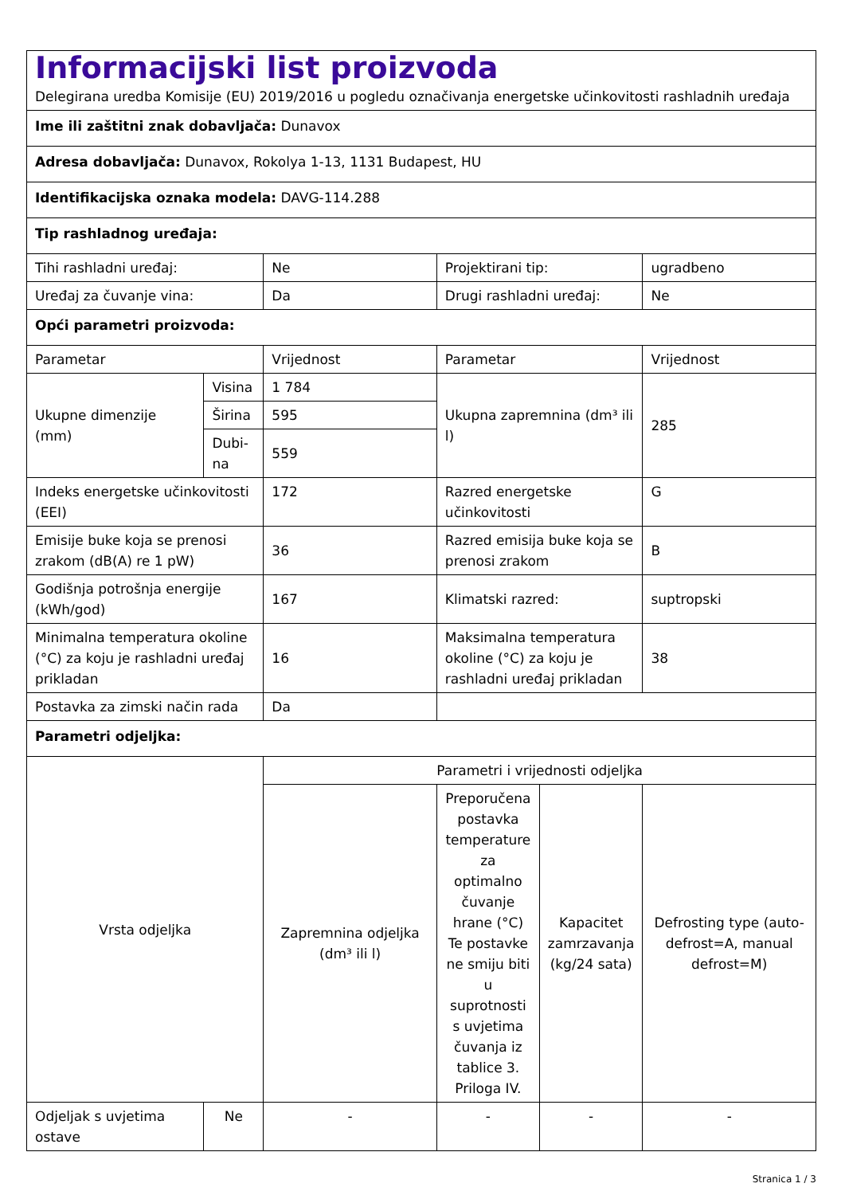| Informacijski list proizvoda Delegirana uredba Komisije (EU) 2019/2016 u pogledu označivanja energetske učinkovitosti rashladnih uređaja | | | | | |
| Ime ili zaštitni znak dobavljača: Dunavox | | | | | |
| Adresa dobavljača: Dunavox, Rokolya 1-13, 1131 Budapest, HU | | | | | |
| Identifikacijska oznaka modela: DAVG-114.288 | | | | | |
| Tip rashladnog uređaja: | | | | | |
| Tihi rashladni uređaj: | | Ne | Projektirani tip: | | ugradbeno |
| Uređaj za čuvanje vina: | | Da | Drugi rashladni uređaj: | | Ne |
| Opći parametri proizvoda: | | | | | |
| Parametar | | Vrijednost | Parametar | | Vrijednost |
| Ukupne dimenzije (mm) | Visina | 1 784 | Ukupna zapremnina (dm³ ili l) | | 285 |
| | Širina | 595 | | | |
| | Dubi-na | 559 | | | |
| Indeks energetske učinkovitosti (EEI) | | 172 | Razred energetske učinkovitosti | | G |
| Emisije buke koja se prenosi zrakom (dB(A) re 1 pW) | | 36 | Razred emisija buke koja se prenosi zrakom | | B |
| Godišnja potrošnja energije (kWh/god) | | 167 | Klimatski razred: | | suptropski |
| Minimalna temperatura okoline (°C) za koju je rashladni uređaj prikladan | | 16 | Maksimalna temperatura okoline (°C) za koju je rashladni uređaj prikladan | | 38 |
| Postavka za zimski način rada | | Da | | | |
| Parametri odjeljka: | | | | | |
| Vrsta odjeljka | | Parametri i vrijednosti odjeljka | | | |
| | | Zapremnina odjeljka (dm³ ili l) | Preporučena postavka temperature za optimalno čuvanje hrane (°C) Te postavke ne smiju biti u suprotnosti s uvjetima čuvanja iz tablice 3. Priloga IV. | Kapacitet zamrzavanja (kg/24 sata) | Defrosting type (auto-defrost=A, manual defrost=M) |
| Odjeljak s uvjetima ostave | Ne | - | - | - | - |
Stranica 1 / 3